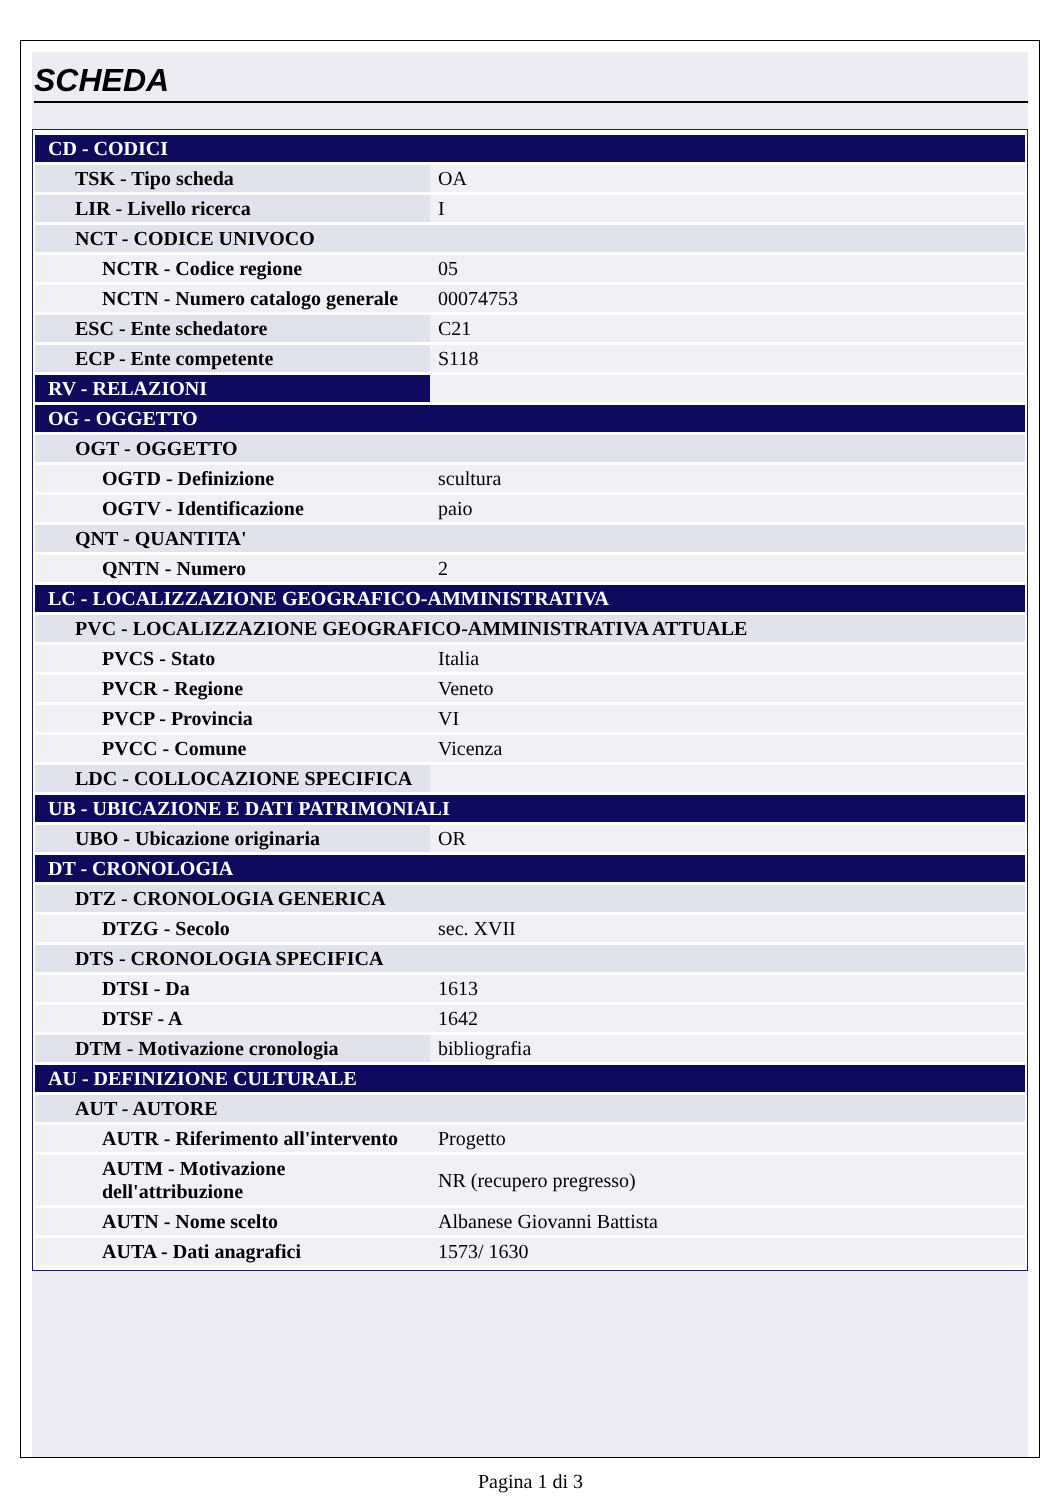SCHEDA
| CD - CODICI | |
| TSK - Tipo scheda | OA |
| LIR - Livello ricerca | I |
| NCT - CODICE UNIVOCO | |
| NCTR - Codice regione | 05 |
| NCTN - Numero catalogo generale | 00074753 |
| ESC - Ente schedatore | C21 |
| ECP - Ente competente | S118 |
| RV - RELAZIONI | |
| OG - OGGETTO | |
| OGT - OGGETTO | |
| OGTD - Definizione | scultura |
| OGTV - Identificazione | paio |
| QNT - QUANTITA' | |
| QNTN - Numero | 2 |
| LC - LOCALIZZAZIONE GEOGRAFICO-AMMINISTRATIVA | |
| PVC - LOCALIZZAZIONE GEOGRAFICO-AMMINISTRATIVA ATTUALE | |
| PVCS - Stato | Italia |
| PVCR - Regione | Veneto |
| PVCP - Provincia | VI |
| PVCC - Comune | Vicenza |
| LDC - COLLOCAZIONE SPECIFICA | |
| UB - UBICAZIONE E DATI PATRIMONIALI | |
| UBO - Ubicazione originaria | OR |
| DT - CRONOLOGIA | |
| DTZ - CRONOLOGIA GENERICA | |
| DTZG - Secolo | sec. XVII |
| DTS - CRONOLOGIA SPECIFICA | |
| DTSI - Da | 1613 |
| DTSF - A | 1642 |
| DTM - Motivazione cronologia | bibliografia |
| AU - DEFINIZIONE CULTURALE | |
| AUT - AUTORE | |
| AUTR - Riferimento all'intervento | Progetto |
| AUTM - Motivazione dell'attribuzione | NR (recupero pregresso) |
| AUTN - Nome scelto | Albanese Giovanni Battista |
| AUTA - Dati anagrafici | 1573/ 1630 |
Pagina 1 di 3